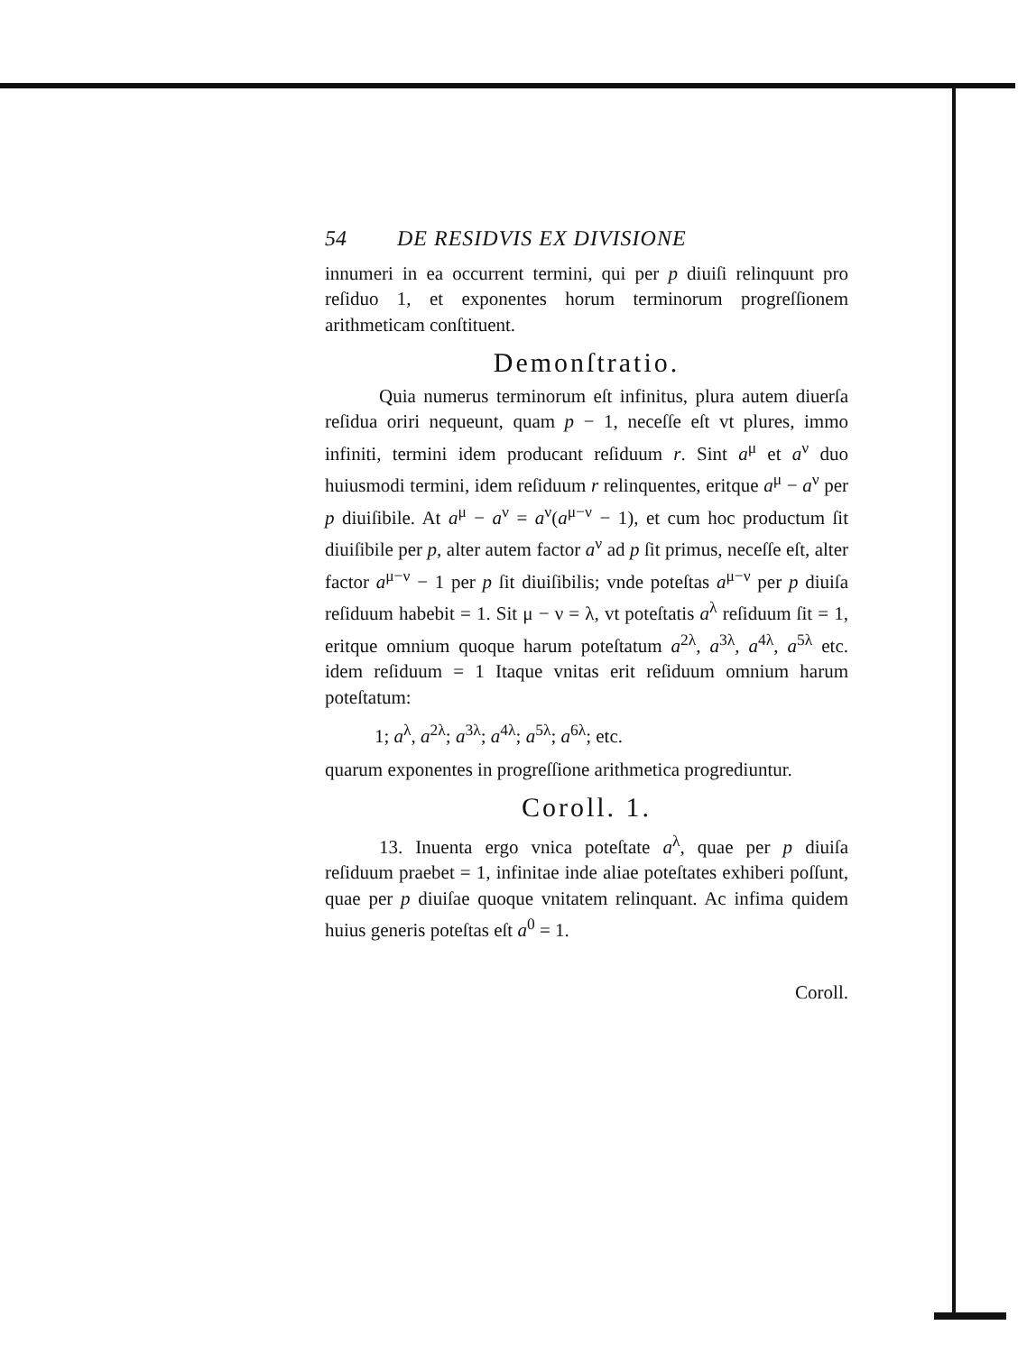54 DE RESIDVIS EX DIVISIONE
innumeri in ea occurrent termini, qui per p diuiſi relinquunt pro reſiduo 1, et exponentes horum terminorum progreſſionem arithmeticam conſtituent.
Demonſtratio.
Quia numerus terminorum eſt infinitus, plura autem diuerſa reſidua oriri nequeunt, quam p − 1, neceſſe eſt vt plures, immo infiniti, termini idem producant reſiduum r. Sint a<sup>μ</sup> et a<sup>ν</sup> duo huiusmodi termini, idem reſiduum r relinquentes, eritque a<sup>μ</sup> − a<sup>ν</sup> per p diuiſibile. At a<sup>μ</sup> − a<sup>ν</sup> = a<sup>ν</sup>(a<sup>μ−ν</sup> − 1), et cum hoc productum ſit diuiſibile per p, alter autem factor a<sup>ν</sup> ad p ſit primus, neceſſe eſt, alter factor a<sup>μ−ν</sup> − 1 per p ſit diuiſibilis; vnde poteſtas a<sup>μ−ν</sup> per p diuiſa reſiduum habebit = 1. Sit μ − ν = λ, vt poteſtatis a<sup>λ</sup> reſiduum ſit = 1, eritque omnium quoque harum poteſtatum a<sup>2λ</sup>, a<sup>3λ</sup>, a<sup>4λ</sup>, a<sup>5λ</sup> etc. idem reſiduum = 1 Itaque vnitas erit reſiduum omnium harum poteſtatum:
1; a<sup>λ</sup>, a<sup>2λ</sup>; a<sup>3λ</sup>; a<sup>4λ</sup>; a<sup>5λ</sup>; a<sup>6λ</sup>; etc.
quarum exponentes in progreſſione arithmetica progrediuntur.
Coroll. 1.
13. Inuenta ergo vnica poteſtate a<sup>λ</sup>, quae per p diuiſa reſiduum praebet = 1, infinitae inde aliae poteſtates exhiberi poſſunt, quae per p diuiſae quoque vnitatem relinquant. Ac infima quidem huius generis poteſtas eſt a<sup>0</sup> = 1.
Coroll.